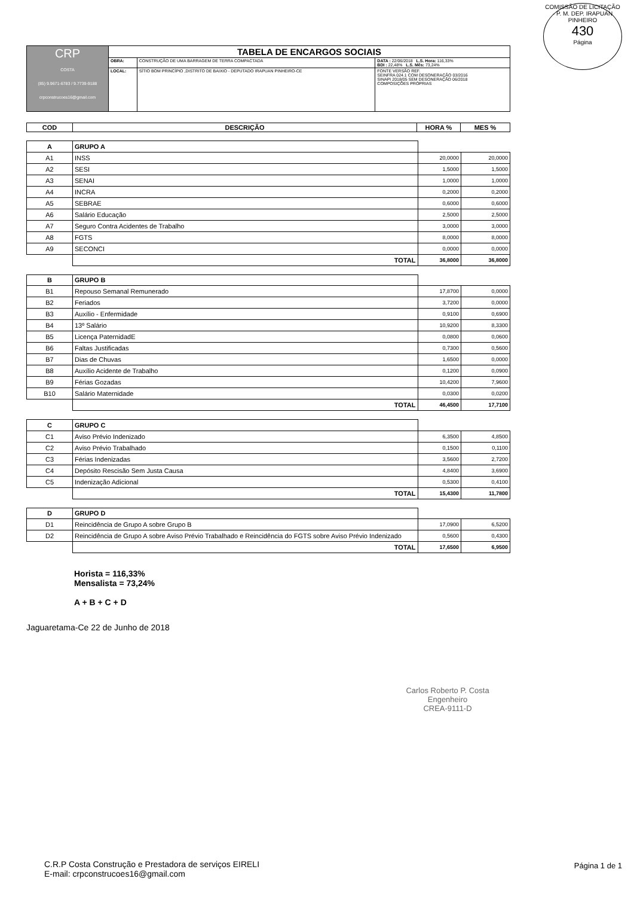COMISSÃO DE LICITAÇÃO - P. M. DEP. IRAPUAN PINHEIRO
430
Página
| CRP COSTA (85) 9.9671-6783 / 9.7739-9188 crpconstrucoes16@gmail.com | TABELA DE ENCARGOS SOCIAIS | | |
| | OBRA: | CONSTRUÇÃO DE UMA BARRAGEM DE TERRA COMPACTADA | DATA : 22/06/2018 L.S. Hora: 116,33% BDI : 22,48% L.S. Mês: 73,24% |
| | LOCAL: | SÍTIO BOM PRINCÍPIO ,DISTRITO DE BAIXIO - DEPUTADO IRAPUAN PINHEIRO-CE | FONTE VERSÃO REF. SEINFRA 024.1 COM DESONERAÇÃO 03/2016 SINAPI 2018/05 SEM DESONERAÇÃO 06/2018 COMPOSIÇÕES PRÓPRIAS |
| COD | DESCRIÇÃO | HORA % | MES % |
| --- | --- | --- | --- |
| A | GRUPO A | | |
| A1 | INSS | 20,0000 | 20,0000 |
| A2 | SESI | 1,5000 | 1,5000 |
| A3 | SENAI | 1,0000 | 1,0000 |
| A4 | INCRA | 0,2000 | 0,2000 |
| A5 | SEBRAE | 0,6000 | 0,6000 |
| A6 | Salário Educação | 2,5000 | 2,5000 |
| A7 | Seguro Contra Acidentes de Trabalho | 3,0000 | 3,0000 |
| A8 | FGTS | 8,0000 | 8,0000 |
| A9 | SECONCI | 0,0000 | 0,0000 |
| | TOTAL | 36,8000 | 36,8000 |
| B | GRUPO B | | |
| B1 | Repouso Semanal Remunerado | 17,8700 | 0,0000 |
| B2 | Feriados | 3,7200 | 0,0000 |
| B3 | Auxílio - Enfermidade | 0,9100 | 0,6900 |
| B4 | 13º Salário | 10,9200 | 8,3300 |
| B5 | Licença PaternidadE | 0,0800 | 0,0600 |
| B6 | Faltas Justificadas | 0,7300 | 0,5600 |
| B7 | Dias de Chuvas | 1,6500 | 0,0000 |
| B8 | Auxílio Acidente de Trabalho | 0,1200 | 0,0900 |
| B9 | Férias Gozadas | 10,4200 | 7,9600 |
| B10 | Salário Maternidade | 0,0300 | 0,0200 |
| | TOTAL | 46,4500 | 17,7100 |
| C | GRUPO C | | |
| C1 | Aviso Prévio Indenizado | 6,3500 | 4,8500 |
| C2 | Aviso Prévio Trabalhado | 0,1500 | 0,1100 |
| C3 | Férias Indenizadas | 3,5600 | 2,7200 |
| C4 | Depósito Rescisão Sem Justa Causa | 4,8400 | 3,6900 |
| C5 | Indenização Adicional | 0,5300 | 0,4100 |
| | TOTAL | 15,4300 | 11,7800 |
| D | GRUPO D | | |
| D1 | Reincidência de Grupo A sobre Grupo B | 17,0900 | 6,5200 |
| D2 | Reincidência de Grupo A sobre Aviso Prévio Trabalhado e Reincidência do FGTS sobre Aviso Prévio Indenizado | 0,5600 | 0,4300 |
| | TOTAL | 17,6500 | 6,9500 |
Horista = 116,33%
Mensalista = 73,24%
A + B + C + D
Jaguaretama-Ce 22 de Junho de 2018
Carlos Roberto P. Costa
Engenheiro
CREA-9111-D
C.R.P Costa Construção e Prestadora de serviços EIRELI
E-mail: crpconstrucoes16@gmail.com
Página 1 de 1